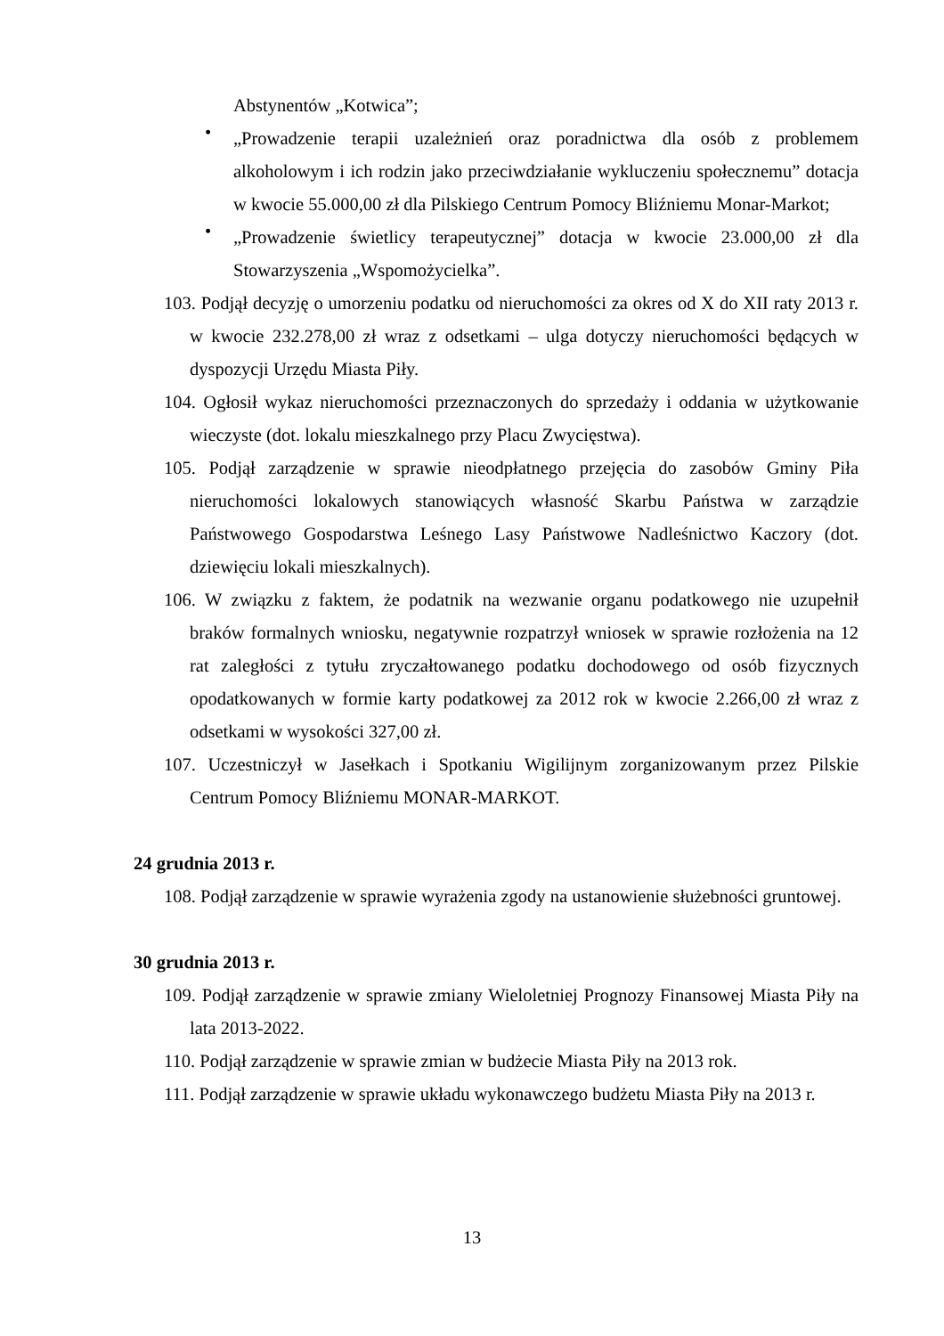Abstynentów „Kotwica”;
•
„Prowadzenie terapii uzależnień oraz poradnictwa dla osób z problemem alkoholowym i ich rodzin jako przeciwdziałanie wykluczeniu społecznemu” dotacja w kwocie 55.000,00 zł dla Pilskiego Centrum Pomocy Bliźniemu Monar-Markot;
•
„Prowadzenie świetlicy terapeutycznej” dotacja w kwocie 23.000,00 zł dla Stowarzyszenia „Wspomożycielka”.
103. Podjął decyzję o umorzeniu podatku od nieruchomości za okres od X do XII raty 2013 r. w kwocie 232.278,00 zł wraz z odsetkami – ulga dotyczy nieruchomości będących w dyspozycji Urzędu Miasta Piły.
104. Ogłosił wykaz nieruchomości przeznaczonych do sprzedaży i oddania w użytkowanie wieczyste (dot. lokalu mieszkalnego przy Placu Zwycięstwa).
105. Podjął zarządzenie w sprawie nieodpłatnego przejęcia do zasobów Gminy Piła nieruchomości lokalowych stanowiących własność Skarbu Państwa w zarządzie Państwowego Gospodarstwa Leśnego Lasy Państwowe Nadleśnictwo Kaczory (dot. dziewięciu lokali mieszkalnych).
106. W związku z faktem, że podatnik na wezwanie organu podatkowego nie uzupełnił braków formalnych wniosku, negatywnie rozpatrzył wniosek w sprawie rozłożenia na 12 rat zaległości z tytułu zryczałtowanego podatku dochodowego od osób fizycznych opodatkowanych w formie karty podatkowej za 2012 rok w kwocie 2.266,00 zł wraz z odsetkami w wysokości 327,00 zł.
107. Uczestniczył w Jasełkach i Spotkaniu Wigilijnym zorganizowanym przez Pilskie Centrum Pomocy Bliźniemu MONAR-MARKOT.
24 grudnia 2013 r.
108. Podjął zarządzenie w sprawie wyrażenia zgody na ustanowienie służebności gruntowej.
30 grudnia 2013 r.
109. Podjął zarządzenie w sprawie zmiany Wieloletniej Prognozy Finansowej Miasta Piły na lata 2013-2022.
110. Podjął zarządzenie w sprawie zmian w budżecie Miasta Piły na 2013 rok.
111. Podjął zarządzenie w sprawie układu wykonawczego budżetu Miasta Piły na 2013 r.
13